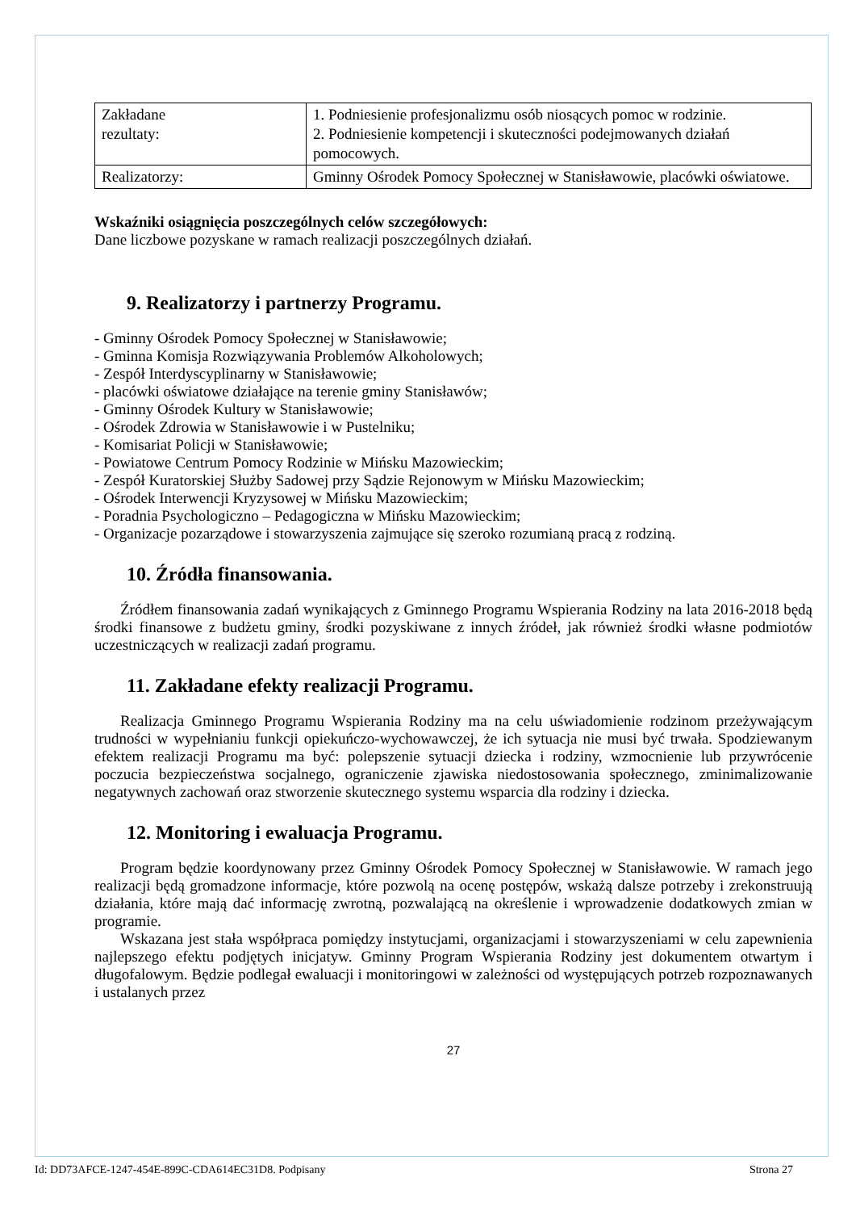| Zakładane rezultaty: | 1. Podniesienie profesjonalizmu osób niosących pomoc w rodzinie. 2. Podniesienie kompetencji i skuteczności podejmowanych działań pomocowych. |
| Realizatorzy: | Gminny Ośrodek Pomocy Społecznej w Stanisławowie, placówki oświatowe. |
Wskaźniki osiągnięcia poszczególnych celów szczegółowych:
Dane liczbowe pozyskane w ramach realizacji poszczególnych działań.
9. Realizatorzy i partnerzy Programu.
- Gminny Ośrodek Pomocy Społecznej w Stanisławowie;
- Gminna Komisja Rozwiązywania Problemów Alkoholowych;
- Zespół Interdyscyplinarny w Stanisławowie;
- placówki oświatowe działające na terenie gminy Stanisławów;
- Gminny Ośrodek Kultury w Stanisławowie;
- Ośrodek Zdrowia w Stanisławowie i w Pustelniku;
- Komisariat Policji w Stanisławowie;
- Powiatowe Centrum Pomocy Rodzinie w Mińsku Mazowieckim;
- Zespół Kuratorskiej Służby Sadowej przy Sądzie Rejonowym w Mińsku Mazowieckim;
- Ośrodek Interwencji Kryzysowej w Mińsku Mazowieckim;
- Poradnia Psychologiczno – Pedagogiczna w Mińsku Mazowieckim;
- Organizacje pozarządowe i stowarzyszenia zajmujące się szeroko rozumianą pracą z rodziną.
10. Źródła finansowania.
Źródłem finansowania zadań wynikających z Gminnego Programu Wspierania Rodziny na lata 2016-2018 będą środki finansowe z budżetu gminy, środki pozyskiwane z innych źródeł, jak również środki własne podmiotów uczestniczących w realizacji zadań programu.
11. Zakładane efekty realizacji Programu.
Realizacja Gminnego Programu Wspierania Rodziny ma na celu uświadomienie rodzinom przeżywającym trudności w wypełnianiu funkcji opiekuńczo-wychowawczej, że ich sytuacja nie musi być trwała. Spodziewanym efektem realizacji Programu ma być: polepszenie sytuacji dziecka i rodziny, wzmocnienie lub przywrócenie poczucia bezpieczeństwa socjalnego, ograniczenie zjawiska niedostosowania społecznego, zminimalizowanie negatywnych zachowań oraz stworzenie skutecznego systemu wsparcia dla rodziny i dziecka.
12. Monitoring i ewaluacja Programu.
Program będzie koordynowany przez Gminny Ośrodek Pomocy Społecznej w Stanisławowie. W ramach jego realizacji będą gromadzone informacje, które pozwolą na ocenę postępów, wskażą dalsze potrzeby i zrekonstruują działania, które mają dać informację zwrotną, pozwalającą na określenie i wprowadzenie dodatkowych zmian w programie.
Wskazana jest stała współpraca pomiędzy instytucjami, organizacjami i stowarzyszeniami w celu zapewnienia najlepszego efektu podjętych inicjatyw. Gminny Program Wspierania Rodziny jest dokumentem otwartym i długofalowym. Będzie podlegał ewaluacji i monitoringowi w zależności od występujących potrzeb rozpoznawanych i ustalanych przez
27
Id: DD73AFCE-1247-454E-899C-CDA614EC31D8. Podpisany Strona 27